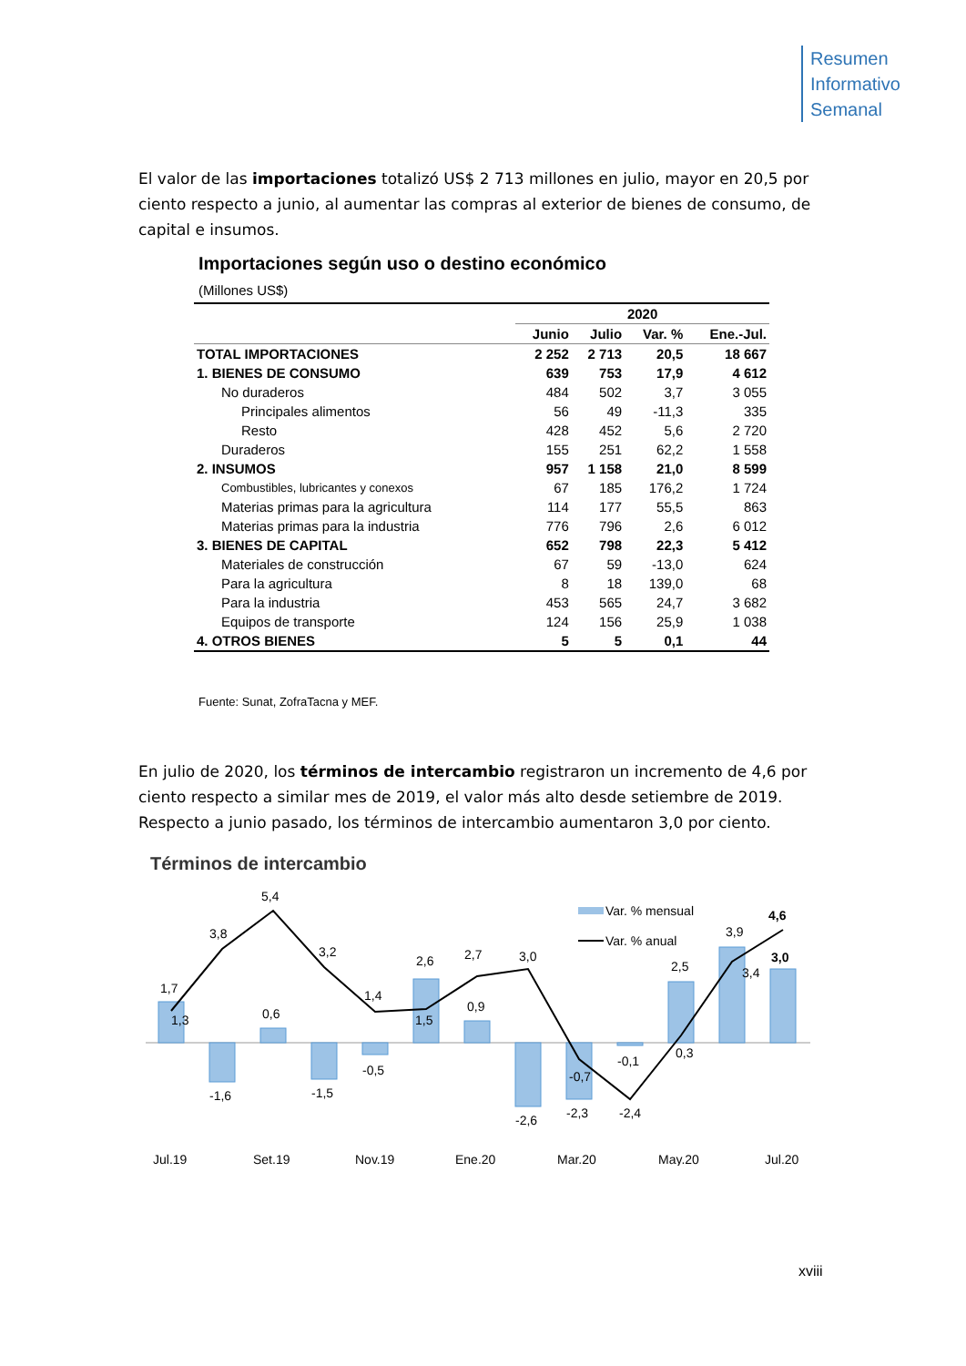Resumen
Informativo
Semanal
El valor de las importaciones totalizó US$ 2 713 millones en julio, mayor en 20,5 por ciento respecto a junio, al aumentar las compras al exterior de bienes de consumo, de capital e insumos.
Importaciones según uso o destino económico
(Millones US$)
| | 2020 | | | |
| --- | --- | --- | --- | --- |
| | Junio | Julio | Var. % | Ene.-Jul. |
| TOTAL IMPORTACIONES | 2 252 | 2 713 | 20,5 | 18 667 |
| 1. BIENES DE CONSUMO | 639 | 753 | 17,9 | 4 612 |
| No duraderos | 484 | 502 | 3,7 | 3 055 |
| Principales alimentos | 56 | 49 | -11,3 | 335 |
| Resto | 428 | 452 | 5,6 | 2 720 |
| Duraderos | 155 | 251 | 62,2 | 1 558 |
| 2. INSUMOS | 957 | 1 158 | 21,0 | 8 599 |
| Combustibles, lubricantes y conexos | 67 | 185 | 176,2 | 1 724 |
| Materias primas para la agricultura | 114 | 177 | 55,5 | 863 |
| Materias primas para la industria | 776 | 796 | 2,6 | 6 012 |
| 3. BIENES DE CAPITAL | 652 | 798 | 22,3 | 5 412 |
| Materiales de construcción | 67 | 59 | -13,0 | 624 |
| Para la agricultura | 8 | 18 | 139,0 | 68 |
| Para la industria | 453 | 565 | 24,7 | 3 682 |
| Equipos de transporte | 124 | 156 | 25,9 | 1 038 |
| 4. OTROS BIENES | 5 | 5 | 0,1 | 44 |
Fuente: Sunat, ZofraTacna y MEF.
En julio de 2020, los términos de intercambio registraron un incremento de 4,6 por ciento respecto a similar mes de 2019, el valor más alto desde setiembre de 2019. Respecto a junio pasado, los términos de intercambio aumentaron 3,0 por ciento.
Términos de intercambio
1,7
3,8
5,4
3,2
1,4
2,6
2,7
3,0
4,6
3,9
1,3
-1,6
0,6
-1,5
-0,5
1,5
0,9
-2,6
-2,3
-0,7
-0,1
-2,4
2,5
0,3
3,4
3,0
Var. % mensual
Var. % anual
Jul.19
Set.19
Nov.19
Ene.20
Mar.20
May.20
Jul.20
xviii